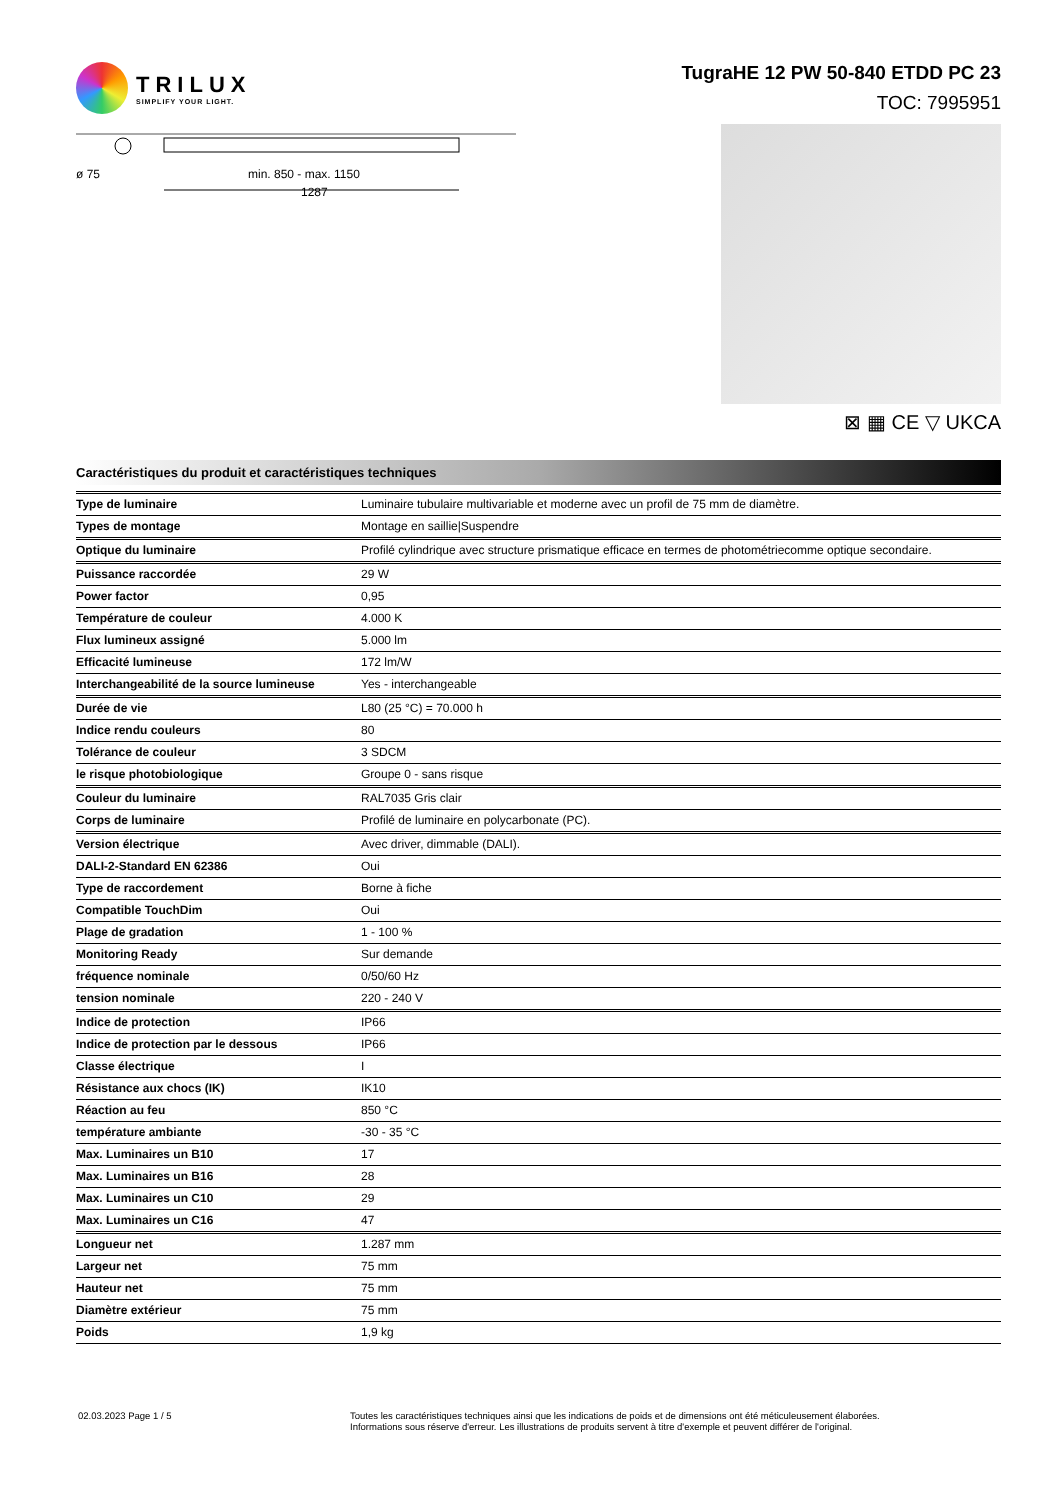TRILUX
SIMPLIFY YOUR LIGHT.
TugraHE 12 PW 50-840 ETDD PC 23
TOC: 7995951
ø 75
min. 850 - max. 1150
1287
⊠ ▦ CE ▽ UKCA
Caractéristiques du produit et caractéristiques techniques
| Type de luminaire | Luminaire tubulaire multivariable et moderne avec un profil de 75 mm de diamètre. |
| Types de montage | Montage en saillie/Suspendre |
| Optique du luminaire | Profilé cylindrique avec structure prismatique efficace en termes de photométriecomme optique secondaire. |
| Puissance raccordée | 29 W |
| Power factor | 0,95 |
| Température de couleur | 4.000 K |
| Flux lumineux assigné | 5.000 lm |
| Efficacité lumineuse | 172 lm/W |
| Interchangeabilité de la source lumineuse | Yes - interchangeable |
| Durée de vie | L80 (25 °C) = 70.000 h |
| Indice rendu couleurs | 80 |
| Tolérance de couleur | 3 SDCM |
| le risque photobiologique | Groupe 0 - sans risque |
| Couleur du luminaire | RAL7035 Gris clair |
| Corps de luminaire | Profilé de luminaire en polycarbonate (PC). |
| Version électrique | Avec driver, dimmable (DALI). |
| DALI-2-Standard EN 62386 | Oui |
| Type de raccordement | Borne à fiche |
| Compatible TouchDim | Oui |
| Plage de gradation | 1 - 100 % |
| Monitoring Ready | Sur demande |
| fréquence nominale | 0/50/60 Hz |
| tension nominale | 220 - 240 V |
| Indice de protection | IP66 |
| Indice de protection par le dessous | IP66 |
| Classe électrique | I |
| Résistance aux chocs (IK) | IK10 |
| Réaction au feu | 850 °C |
| température ambiante | -30 - 35 °C |
| Max. Luminaires un B10 | 17 |
| Max. Luminaires un B16 | 28 |
| Max. Luminaires un C10 | 29 |
| Max. Luminaires un C16 | 47 |
| Longueur net | 1.287 mm |
| Largeur net | 75 mm |
| Hauteur net | 75 mm |
| Diamètre extérieur | 75 mm |
| Poids | 1,9 kg |
02.03.2023 Page 1 / 5 Toutes les caractéristiques techniques ainsi que les indications de poids et de dimensions ont été méticuleusement élaborées.
Informations sous réserve d'erreur. Les illustrations de produits servent à titre d'exemple et peuvent différer de l'original.